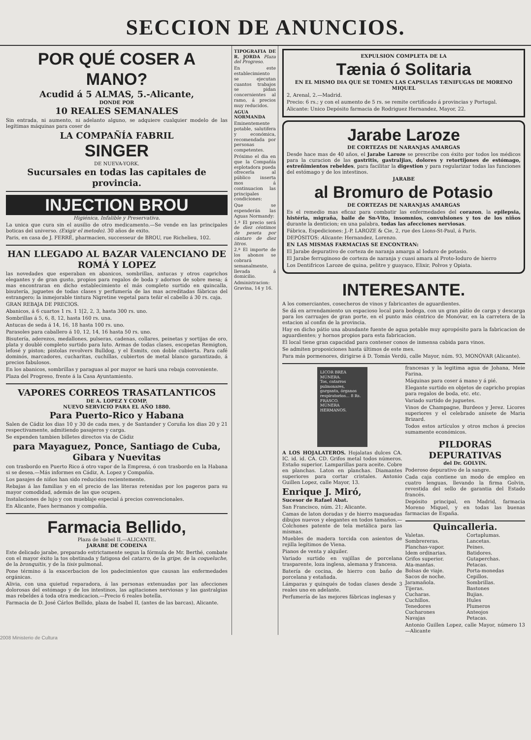SECCION DE ANUNCIOS.
POR QUÉ COSER A MANO?
Acudid á 5 ALMAS, 5.-Alicante,
DONDE POR
10 REALES SEMANALES
Sin entrada, ni aumento, ni adelanto alguno, se adquiere cualquier modelo de las legítimas máquinas para coser de
LA COMPAÑÍA FABRIL
SINGER
DE NUEVA-YORK.
Sucursales en todas las capitales de provincia.
INJECTION BROU
Higiénica, Infalible y Preservativa.
La unica que cura sin el ausilio de otro medicamento.—Se vende en las principales boticas del universo. (Exigir el metodo). 30 años de exito.
Paris, en casa de J. FERRÉ, pharmacien, successeur de BROU, rue Richelieu, 102.
HAN LLEGADO AL BAZAR VALENCIANO DE ROMÁ Y LOPEZ
las novedades que esperaban en abanicos, sombrillas, antucas y otros caprichos elegantes y de gran gusto, propios para regalos de boda y adornos de sobre mesa; á mas encontraran en dicho establecimiento el más completo surtido en quincalla, bisutería, juguetes de todas clases y perfumería de las mas acreditadas fábricas del estrangero; la inmejorable tintura Nigretine vegetal para teñir el cabello á 30 rs. caja.
GRAN REBAJA DE PRECIOS.
Abanicos, á 6 cuartos 1 rs. 1 1[2, 2, 3, hasta 300 rs. uno.
Sombrillas á 5, 6, 8, 12, hasta 160 rs. una.
Antucas de seda á 14, 16, 18 hasta 100 rs. uno.
Parasoles para caballero á 10, 12, 14, 16 hasta 50 rs. uno.
Bisutería, aderezos, medallones, pulseras, cadenas, collares, peinetas y sortijas de oro, plata y doublé completo surtido para luto. Armas de todas clases, escopetas Remigton, lefosé y piston; pistolas revolvers Bulldog, y el Esmits, con doble cubierta. Para café dominós, marcadores, cucharitas, cuchillas, cubiertos de metal blanco garantizado, á precios fabulosos.
En los abanicos, sombrillas y paraguas al por mayor se hará una rebaja convoniente.
Plaza del Progreso, frente á la Casa Ayuntamiento.
VAPORES CORREOS TRASATLANTICOS
DE A. LOPEZ Y COMP.
NUEVO SERVICIO PARA EL AÑO 1880.
Para Puerto-Rico y Habana
Salen de Cádiz los dias 10 y 30 de cada mes, y de Santander y Coruña los dias 20 y 21 respectivamente, admitiendo pasajeros y carga.
Se expenden tambien billetes directos via de Cádiz
para Mayaguez, Ponce, Santiago de Cuba, Gibara y Nuevitas
con trasbordo en Puerto Rico á otro vapor de la Empresa, ó con trasbordo en la Habana si se desea.—Más informes en Cádiz, A. Lopez y Compañía.
Los pasajes de niños han sido reducidos recientemente.
Rebajas á las familias y en el precio de las literas retenidas por los pageros para su mayor comodidad, además de las que ocupen.
Instalaciones de lujo y con mueblaje especial á precios convencionales.
En Alicante, Faes hermanos y compañía.
Farmacia Bellido,
Plaza de Isabel II.—ALICANTE.
JARABE DE CODEINA
Este delicado jarabe, preparado estrictamente segun la fórmula de Mr. Berthé, combate con el mayor éxito la tos obstinada y fatigosa del catarro, de la gripe, de la coqueluche, de la bronquitis, y de la tisis pulmonal.
Pone término á la exacerbacion de los padecimientos que causan las enfermedades orgánicas.
Alivia, con una quietud reparadora, á las personas extenuadas por las afecciones dolorosas del estómago y de los intestinos, las agitaciones nerviosas y las gastralgias mas rebeldes á toda otra medicacion.—Precio 6 reales botella.
Farmacia de D. José Cárlos Bellido, plaza de Isabel II, (antes de las barcas), Alicante.
TIPOGRAFIA DE R. JORDA Plaza del Progreso.
En este establecimiento se ejecutan cuantos trabajos se pidan concernientes al ramo, á precios muy reducidos.
AGUA NORMANDA
Eminentemente potable, salutifera y económica, recomendada por personas competentes.
Próximo el dia en que la Compañía esplotadora pueda ofrecerla al público inserta mos á continuacion las principales condiciones:
Que se espenderán las Aguas Normandy:
1.ª El precio será de diez céntimos de peseta por cántaro de diez litros.
2.ª El importe de los abonos se cobrará semanalmente, llevada á domicilio.
Administracion: Gravina, 14 y 16.
EXPULSION COMPLETA DE LA
Tænia ó Solitaria
EN EL MISMO DIA QUE SE TOMEN LAS CAPSULAS TÆNIFUGAS DE MORENO MIQUEL
2, Arenal, 2.—Madrid.
Precio: 6 rs.; y con el aumento de 5 rs. se remite certificado á provincias y Portugal.
Alicante: Unico Depósito farmacia de Rodriguez Hernandez, Mayor, 22.
Jarabe Laroze
DE CORTEZAS DE NARANJAS AMARGAS
Desde hace mas de 40 años, el Jarabe Laroze se prescribe con éxito por todos los médicos para la curacion de las gastritis, gastraljias, dolores y retortijones de estómago, estreñimientos rebeldes, para facilitar la digestion y para regularizar todas las funciones del estómago y de los intestinos.
JARABE
al Bromuro de Potasio
DE CORTEZAS DE NARANJAS AMARGAS
Es el remedio mas eficaz para combatir las enfermedades del corazon, la epilepsia, histéria, migraña, baile de Sn-Vito, insomnios, convulsiones y tos de los niños durante la denticion; en una palabra, todas las afecciones nerviosas.
Fábrica, Espediciones: J.-P. LAROZE & Cie, 2, rue des Lions-St-Paul, á Paris.
DEPÓSITOS: Alicante: Hernandez, Lorenzo.
EN LAS MISMAS FARMACIAS SE ENCONTRAN:
El Jarabe depurativo de corteza de naranja amarga al Ioduro de potasio.
El Jarabe ferruginoso de corteza de naranja y cuasi amara al Proto-Ioduro de hierro
Los Dentifricos Laroze de quina, pelitre y guayaco, Elixir, Polvos y Opiata.
INTERESANTE.
A los comerciantes, cosecheros de vinos y fabricantes de aguardientes.
Se dá en arrendamiento un espacioso local para bodega, con un gran pátio de carga y descarga para los carruajes de gran porte, en el punto más céntrico de Monóvar, en la carretera de la estacion al confin de la provincia.
Hay en dicho pátio una abundante fuente de agua potable muy apropósito para la fabricacion de aguardientes; y hornos propios para esta fabricacion.
El local tiene gran capacidad para contener conos de inmensa cabida para vinos.
Se admiten proposiciones hasta últimos de este mes.
Para más pormenores, dirigirse á D. Tomás Verdú, calle Mayor, núm. 93, MONÓVAR (Alicante).
LICOR BREA MÚNERA.
Tos, catarros pulmonares, garganta, órganos respiratorios... 8 Rs. FRASCO.
MÚNERA HERMANOS.
A LOS HOJALATEROS. Hojalatas dulces CA. IC. id. id. CA. CD. Grifos metal todos números. Estaño superior. Lamparillas para aceite. Cobre en planchas. Laton en planchas. Diamantes superiores para cortar cristales. Antonio Guillen Lopez, calle Mayor, 13.
Enrique J. Miró,
Sucesor de Rafael Abat.
San Francisco, núm. 21; Alicante.
Camas de laton doradas y de hierro maqueadas dibujos nuevos y elegantes en todos tamaños.—Colchones patente de tela metálica para las mismas.
Muebles de madera torcida con asientos de rejilla legítimos de Viena.
Pianos de venta y alquiler.
Variado surtido en vajillas de porcelana trasparente, loza inglesa, alemana y francesa.
Batería de cocina, de hierro con baño de porcelana y estañada.
Lámparas y quinqués de todas clases desde 3 reales uno en adelante.
Perfumería de las mejores fábricas inglesas y
francesas y la legitima agua de Johana, Meie Farina.
Máquinas para coser á mano y á pié.
Elegante surtido en objetos de capricho propias para regalos de boda, etc. etc.
Variado surtido de juguetes.
Vinos de Champagne, Burdeos y Jerez. Licores superiores y el celebrado anisete de Maria Brizard.
Todos estos artículos y otros mchos á precios sumamente económicos.
PILDORAS DEPURATIVAS
del Dr. GOLVIN.
Poderoso depurativo de la sangre.
Cada caja contiene un modo de empleo en cuatro lenguas, llevando la firma Golvin, revestida del sello de garantia del Estado francés.
Depósito principal, en Madrid, farmacia Moreno Miquel, y en todas las buenas farmacias de España.
Quincalleria.
Valetas.
Sombrereras.
Planchas-vapor.
Idem ordinarias.
Grifos superior.
Ata-mantas.
Bolsas de viaje.
Sacos de noche.
Jaramañola.
Tijeras.
Cucharas.
Cuchillos.
Tenedores
Cucharones
Navajas
Cortaplumas.
Lancetas.
Peines.
Batidores.
Gutaperchas.
Petacas.
Porta-monedas
Cepillos.
Sombrillas.
Bastones
Bujias.
Hules
Plumeros
Anteojos
Petacas.
Antonio Guillen Lopez, calle Mayor, número 13—Alicante
2008 Ministerio de Cultura